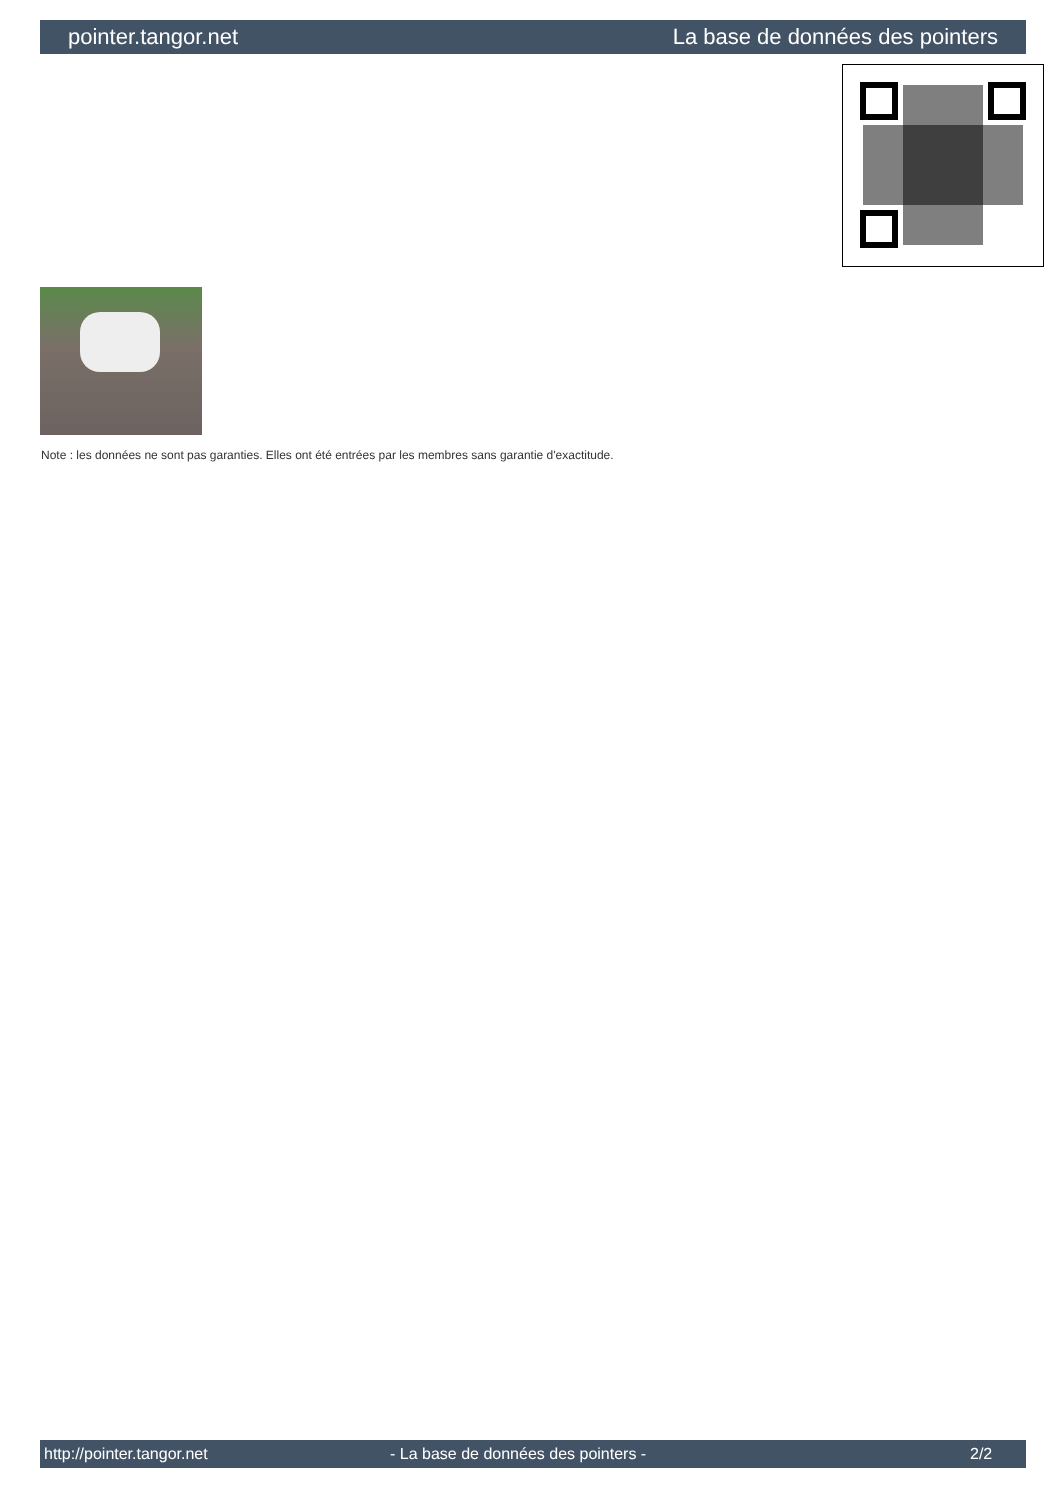pointer.tangor.net La base de données des pointers
Note : les données ne sont pas garanties. Elles ont été entrées par les membres sans garantie d'exactitude.
http://pointer.tangor.net - La base de données des pointers - 2/2